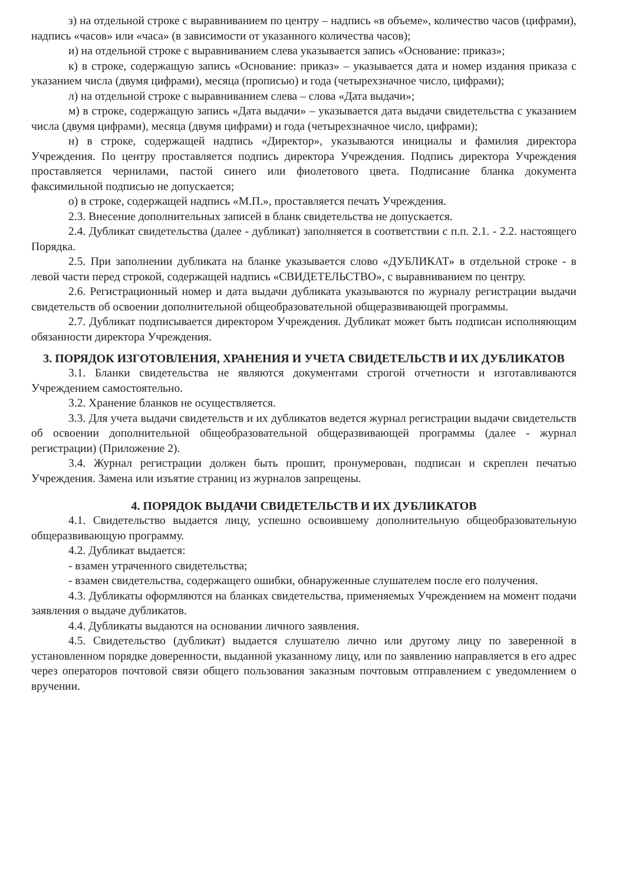з) на отдельной строке с выравниванием по центру – надпись «в объеме», количество часов (цифрами), надпись «часов» или «часа» (в зависимости от указанного количества часов);
и) на отдельной строке с выравниванием слева указывается запись «Основание: приказ»;
к) в строке, содержащую запись «Основание: приказ» – указывается дата и номер издания приказа с указанием числа (двумя цифрами), месяца (прописью) и года (четырехзначное число, цифрами);
л) на отдельной строке с выравниванием слева – слова «Дата выдачи»;
м) в строке, содержащую запись «Дата выдачи» – указывается дата выдачи свидетельства с указанием числа (двумя цифрами), месяца (двумя цифрами) и года (четырехзначное число, цифрами);
н) в строке, содержащей надпись «Директор», указываются инициалы и фамилия директора Учреждения. По центру проставляется подпись директора Учреждения. Подпись директора Учреждения проставляется чернилами, пастой синего или фиолетового цвета. Подписание бланка документа факсимильной подписью не допускается;
о) в строке, содержащей надпись «М.П.», проставляется печать Учреждения.
2.3. Внесение дополнительных записей в бланк свидетельства не допускается.
2.4. Дубликат свидетельства (далее - дубликат) заполняется в соответствии с п.п. 2.1. - 2.2. настоящего Порядка.
2.5. При заполнении дубликата на бланке указывается слово «ДУБЛИКАТ» в отдельной строке - в левой части перед строкой, содержащей надпись «СВИДЕТЕЛЬСТВО», с выравниванием по центру.
2.6. Регистрационный номер и дата выдачи дубликата указываются по журналу регистрации выдачи свидетельств об освоении дополнительной общеобразовательной общеразвивающей программы.
2.7. Дубликат подписывается директором Учреждения. Дубликат может быть подписан исполняющим обязанности директора Учреждения.
3. ПОРЯДОК ИЗГОТОВЛЕНИЯ, ХРАНЕНИЯ И УЧЕТА СВИДЕТЕЛЬСТВ И ИХ ДУБЛИКАТОВ
3.1. Бланки свидетельства не являются документами строгой отчетности и изготавливаются Учреждением самостоятельно.
3.2. Хранение бланков не осуществляется.
3.3. Для учета выдачи свидетельств и их дубликатов ведется журнал регистрации выдачи свидетельств об освоении дополнительной общеобразовательной общеразвивающей программы (далее - журнал регистрации) (Приложение 2).
3.4. Журнал регистрации должен быть прошит, пронумерован, подписан и скреплен печатью Учреждения. Замена или изъятие страниц из журналов запрещены.
4. ПОРЯДОК ВЫДАЧИ СВИДЕТЕЛЬСТВ И ИХ ДУБЛИКАТОВ
4.1. Свидетельство выдается лицу, успешно освоившему дополнительную общеобразовательную общеразвивающую программу.
4.2. Дубликат выдается:
- взамен утраченного свидетельства;
- взамен свидетельства, содержащего ошибки, обнаруженные слушателем после его получения.
4.3. Дубликаты оформляются на бланках свидетельства, применяемых Учреждением на момент подачи заявления о выдаче дубликатов.
4.4. Дубликаты выдаются на основании личного заявления.
4.5. Свидетельство (дубликат) выдается слушателю лично или другому лицу по заверенной в установленном порядке доверенности, выданной указанному лицу, или по заявлению направляется в его адрес через операторов почтовой связи общего пользования заказным почтовым отправлением с уведомлением о вручении.